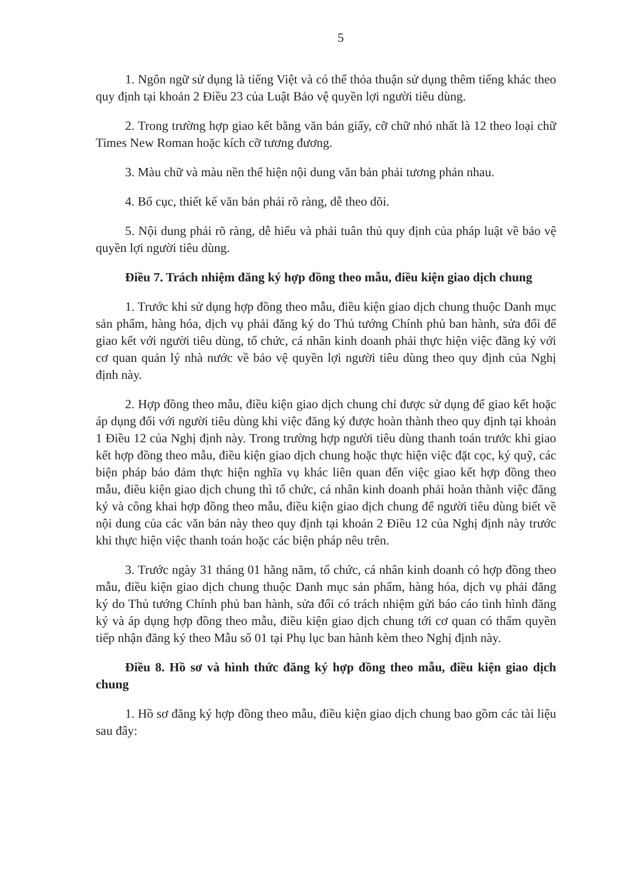5
1. Ngôn ngữ sử dụng là tiếng Việt và có thể thỏa thuận sử dụng thêm tiếng khác theo quy định tại khoản 2 Điều 23 của Luật Bảo vệ quyền lợi người tiêu dùng.
2. Trong trường hợp giao kết bằng văn bản giấy, cỡ chữ nhỏ nhất là 12 theo loại chữ Times New Roman hoặc kích cỡ tương đương.
3. Màu chữ và màu nền thể hiện nội dung văn bản phải tương phản nhau.
4. Bố cục, thiết kế văn bản phải rõ ràng, dễ theo dõi.
5. Nội dung phải rõ ràng, dễ hiểu và phải tuân thủ quy định của pháp luật về bảo vệ quyền lợi người tiêu dùng.
Điều 7. Trách nhiệm đăng ký hợp đồng theo mẫu, điều kiện giao dịch chung
1. Trước khi sử dụng hợp đồng theo mẫu, điều kiện giao dịch chung thuộc Danh mục sản phẩm, hàng hóa, dịch vụ phải đăng ký do Thủ tướng Chính phủ ban hành, sửa đổi để giao kết với người tiêu dùng, tổ chức, cá nhân kinh doanh phải thực hiện việc đăng ký với cơ quan quản lý nhà nước về bảo vệ quyền lợi người tiêu dùng theo quy định của Nghị định này.
2. Hợp đồng theo mẫu, điều kiện giao dịch chung chỉ được sử dụng để giao kết hoặc áp dụng đối với người tiêu dùng khi việc đăng ký được hoàn thành theo quy định tại khoản 1 Điều 12 của Nghị định này. Trong trường hợp người tiêu dùng thanh toán trước khi giao kết hợp đồng theo mẫu, điều kiện giao dịch chung hoặc thực hiện việc đặt cọc, ký quỹ, các biện pháp bảo đảm thực hiện nghĩa vụ khác liên quan đến việc giao kết hợp đồng theo mẫu, điều kiện giao dịch chung thì tổ chức, cá nhân kinh doanh phải hoàn thành việc đăng ký và công khai hợp đồng theo mẫu, điều kiện giao dịch chung để người tiêu dùng biết về nội dung của các văn bản này theo quy định tại khoản 2 Điều 12 của Nghị định này trước khi thực hiện việc thanh toán hoặc các biện pháp nêu trên.
3. Trước ngày 31 tháng 01 hằng năm, tổ chức, cá nhân kinh doanh có hợp đồng theo mẫu, điều kiện giao dịch chung thuộc Danh mục sản phẩm, hàng hóa, dịch vụ phải đăng ký do Thủ tướng Chính phủ ban hành, sửa đổi có trách nhiệm gửi báo cáo tình hình đăng ký và áp dụng hợp đồng theo mẫu, điều kiện giao dịch chung tới cơ quan có thẩm quyền tiếp nhận đăng ký theo Mẫu số 01 tại Phụ lục ban hành kèm theo Nghị định này.
Điều 8. Hồ sơ và hình thức đăng ký hợp đồng theo mẫu, điều kiện giao dịch chung
1. Hồ sơ đăng ký hợp đồng theo mẫu, điều kiện giao dịch chung bao gồm các tài liệu sau đây: